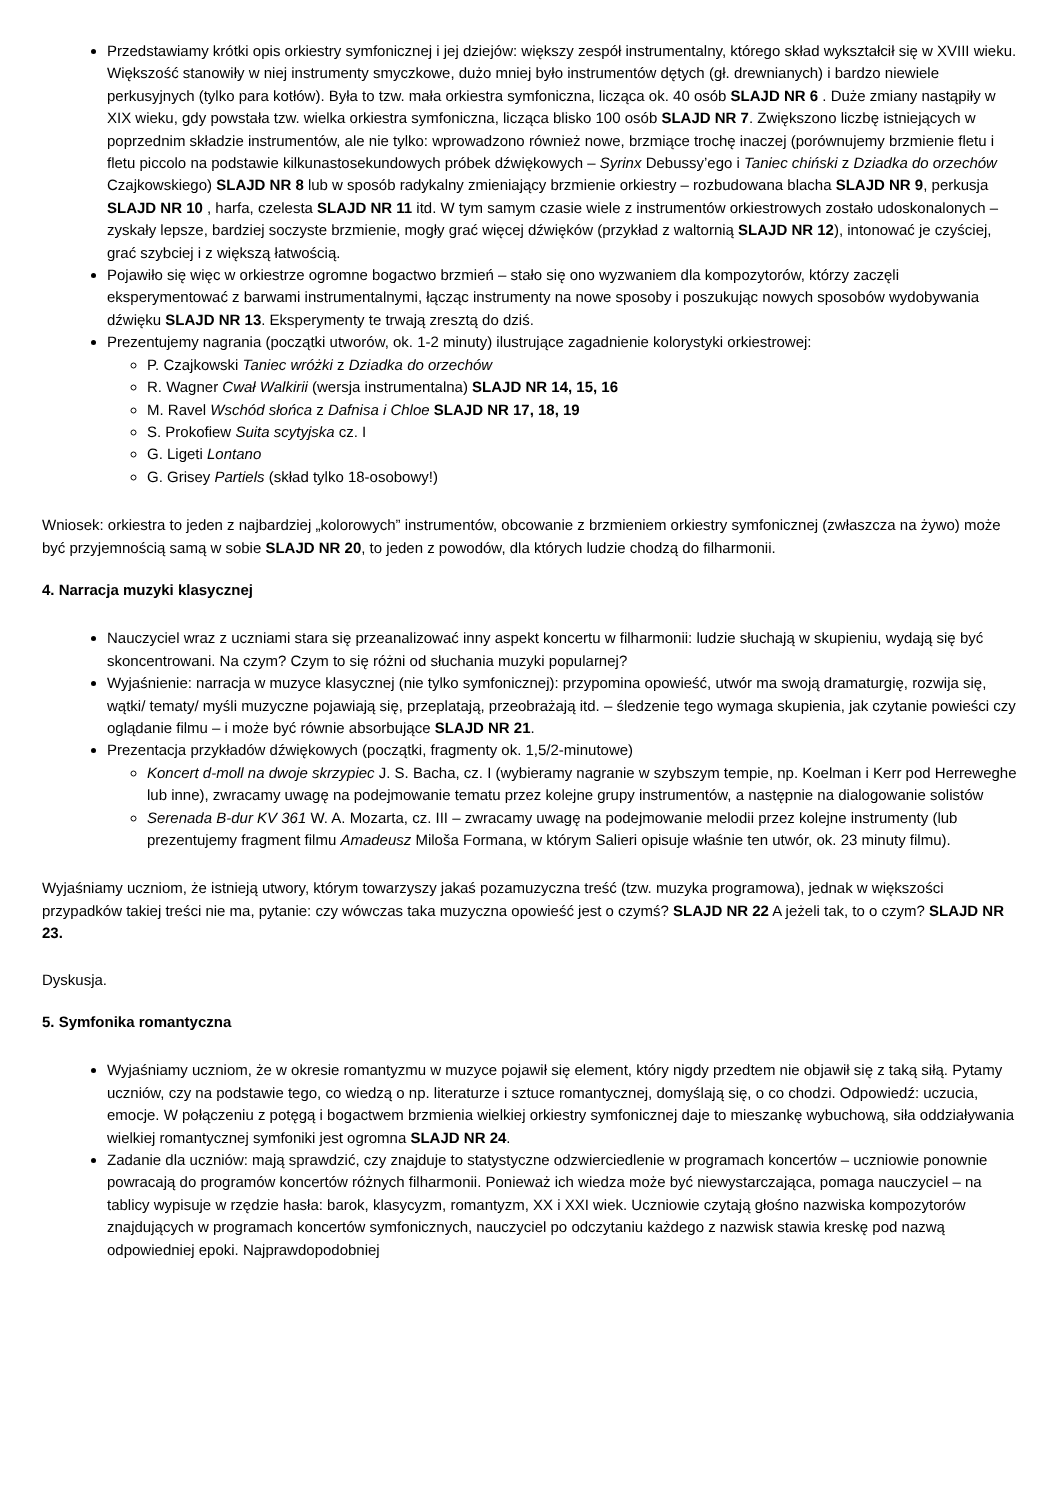Przedstawiamy krótki opis orkiestry symfonicznej i jej dziejów: większy zespół instrumentalny, którego skład wykształcił się w XVIII wieku. Większość stanowiły w niej instrumenty smyczkowe, dużo mniej było instrumentów dętych (gł. drewnianych) i bardzo niewiele perkusyjnych (tylko para kotłów). Była to tzw. mała orkiestra symfoniczna, licząca ok. 40 osób SLAJD NR 6 . Duże zmiany nastąpiły w XIX wieku, gdy powstała tzw. wielka orkiestra symfoniczna, licząca blisko 100 osób SLAJD NR 7. Zwiększono liczbę istniejących w poprzednim składzie instrumentów, ale nie tylko: wprowadzono również nowe, brzmiące trochę inaczej (porównujemy brzmienie fletu i fletu piccolo na podstawie kilkunastosekundowych próbek dźwiękowych – Syrinx Debussy’ego i Taniec chiński z Dziadka do orzechów Czajkowskiego) SLAJD NR 8 lub w sposób radykalny zmieniający brzmienie orkiestry – rozbudowana blacha SLAJD NR 9, perkusja SLAJD NR 10 , harfa, czelesta SLAJD NR 11 itd. W tym samym czasie wiele z instrumentów orkiestrowych zostało udoskonalonych – zyskały lepsze, bardziej soczyste brzmienie, mogły grać więcej dźwięków (przykład z waltornią SLAJD NR 12), intonować je czyściej, grać szybciej i z większą łatwością.
Pojawiło się więc w orkiestrze ogromne bogactwo brzmień – stało się ono wyzwaniem dla kompozytorów, którzy zaczęli eksperymentować z barwami instrumentalnymi, łącząc instrumenty na nowe sposoby i poszukując nowych sposobów wydobywania dźwięku SLAJD NR 13. Eksperymenty te trwają zresztą do dziś.
Prezentujemy nagrania (początki utworów, ok. 1-2 minuty) ilustrujące zagadnienie kolorystyki orkiestrowej:
P. Czajkowski Taniec wróżki z Dziadka do orzechów
R. Wagner Cwał Walkirii (wersja instrumentalna) SLAJD NR 14, 15, 16
M. Ravel Wschód słońca z Dafnisa i Chloe SLAJD NR 17, 18, 19
S. Prokofiew Suita scytyjska cz. I
G. Ligeti Lontano
G. Grisey Partiels (skład tylko 18-osobowy!)
Wniosek: orkiestra to jeden z najbardziej „kolorowych” instrumentów, obcowanie z brzmieniem orkiestry symfonicznej (zwłaszcza na żywo) może być przyjemnością samą w sobie SLAJD NR 20, to jeden z powodów, dla których ludzie chodzą do filharmonii.
4. Narracja muzyki klasycznej
Nauczyciel wraz z uczniami stara się przeanalizować inny aspekt koncertu w filharmonii: ludzie słuchają w skupieniu, wydają się być skoncentrowani. Na czym? Czym to się różni od słuchania muzyki popularnej?
Wyjaśnienie: narracja w muzyce klasycznej (nie tylko symfonicznej): przypomina opowieść, utwór ma swoją dramaturgię, rozwija się, wątki/ tematy/ myśli muzyczne pojawiają się, przeplatają, przeobrażają itd. – śledzenie tego wymaga skupienia, jak czytanie powieści czy oglądanie filmu – i może być równie absorbujące SLAJD NR 21.
Prezentacja przykładów dźwiękowych (początki, fragmenty ok. 1,5/2-minutowe)
Koncert d-moll na dwoje skrzypiec J. S. Bacha, cz. I (wybieramy nagranie w szybszym tempie, np. Koelman i Kerr pod Herreweghe lub inne), zwracamy uwagę na podejmowanie tematu przez kolejne grupy instrumentów, a następnie na dialogowanie solistów
Serenada B-dur KV 361 W. A. Mozarta, cz. III – zwracamy uwagę na podejmowanie melodii przez kolejne instrumenty (lub prezentujemy fragment filmu Amadeusz Miloša Formana, w którym Salieri opisuje właśnie ten utwór, ok. 23 minuty filmu).
Wyjaśniamy uczniom, że istnieją utwory, którym towarzyszy jakaś pozamuzyczna treść (tzw. muzyka programowa), jednak w większości przypadków takiej treści nie ma, pytanie: czy wówczas taka muzyczna opowieść jest o czymś? SLAJD NR 22 A jeżeli tak, to o czym? SLAJD NR 23.
Dyskusja.
5. Symfonika romantyczna
Wyjaśniamy uczniom, że w okresie romantyzmu w muzyce pojawił się element, który nigdy przedtem nie objawił się z taką siłą. Pytamy uczniów, czy na podstawie tego, co wiedzą o np. literaturze i sztuce romantycznej, domyślają się, o co chodzi. Odpowiedź: uczucia, emocje. W połączeniu z potęgą i bogactwem brzmienia wielkiej orkiestry symfonicznej daje to mieszankę wybuchową, siła oddziaływania wielkiej romantycznej symfoniki jest ogromna SLAJD NR 24.
Zadanie dla uczniów: mają sprawdzić, czy znajduje to statystyczne odzwierciedlenie w programach koncertów – uczniowie ponownie powracają do programów koncertów różnych filharmonii. Ponieważ ich wiedza może być niewystarczająca, pomaga nauczyciel – na tablicy wypisuje w rzędzie hasła: barok, klasycyzm, romantyzm, XX i XXI wiek. Uczniowie czytają głośno nazwiska kompozytorów znajdujących w programach koncertów symfonicznych, nauczyciel po odczytaniu każdego z nazwisk stawia kreskę pod nazwą odpowiedniej epoki. Najprawdopodobniej